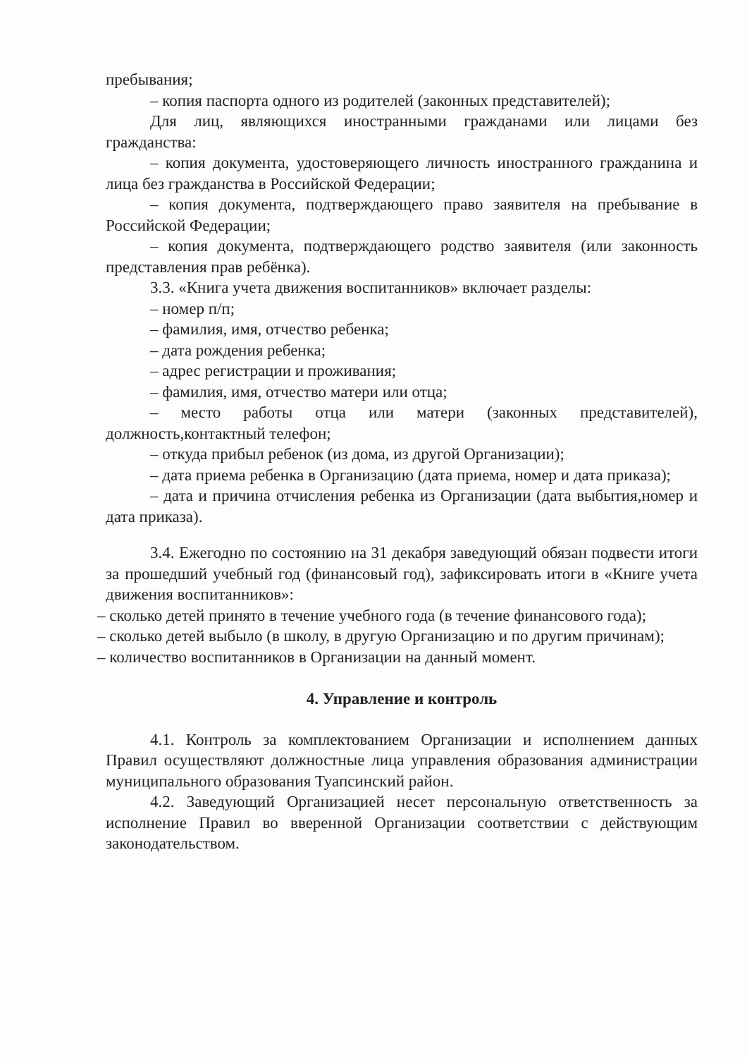пребывания;
– копия паспорта одного из родителей (законных представителей);
Для лиц, являющихся иностранными гражданами или лицами без гражданства:
– копия документа, удостоверяющего личность иностранного гражданина и лица без гражданства в Российской Федерации;
– копия документа, подтверждающего право заявителя на пребывание в Российской Федерации;
– копия документа, подтверждающего родство заявителя (или законность представления прав ребёнка).
3.3. «Книга учета движения воспитанников» включает разделы:
– номер п/п;
– фамилия, имя, отчество ребенка;
– дата рождения ребенка;
– адрес регистрации и проживания;
– фамилия, имя, отчество матери или отца;
– место работы отца или матери (законных представителей), должность,контактный телефон;
– откуда прибыл ребенок (из дома, из другой Организации);
– дата приема ребенка в Организацию (дата приема, номер и дата приказа);
– дата и причина отчисления ребенка из Организации (дата выбытия,номер и дата приказа).
3.4. Ежегодно по состоянию на 31 декабря заведующий обязан подвести итоги за прошедший учебный год (финансовый год), зафиксировать итоги в «Книге учета движения воспитанников»:
– сколько детей принято в течение учебного года (в течение финансового года);
– сколько детей выбыло (в школу, в другую Организацию и по другим причинам);
– количество воспитанников в Организации на данный момент.
4. Управление и контроль
4.1. Контроль за комплектованием Организации и исполнением данных Правил осуществляют должностные лица управления образования администрации муниципального образования Туапсинский район.
4.2. Заведующий Организацией несет персональную ответственность за исполнение Правил во вверенной Организации соответствии с действующим законодательством.